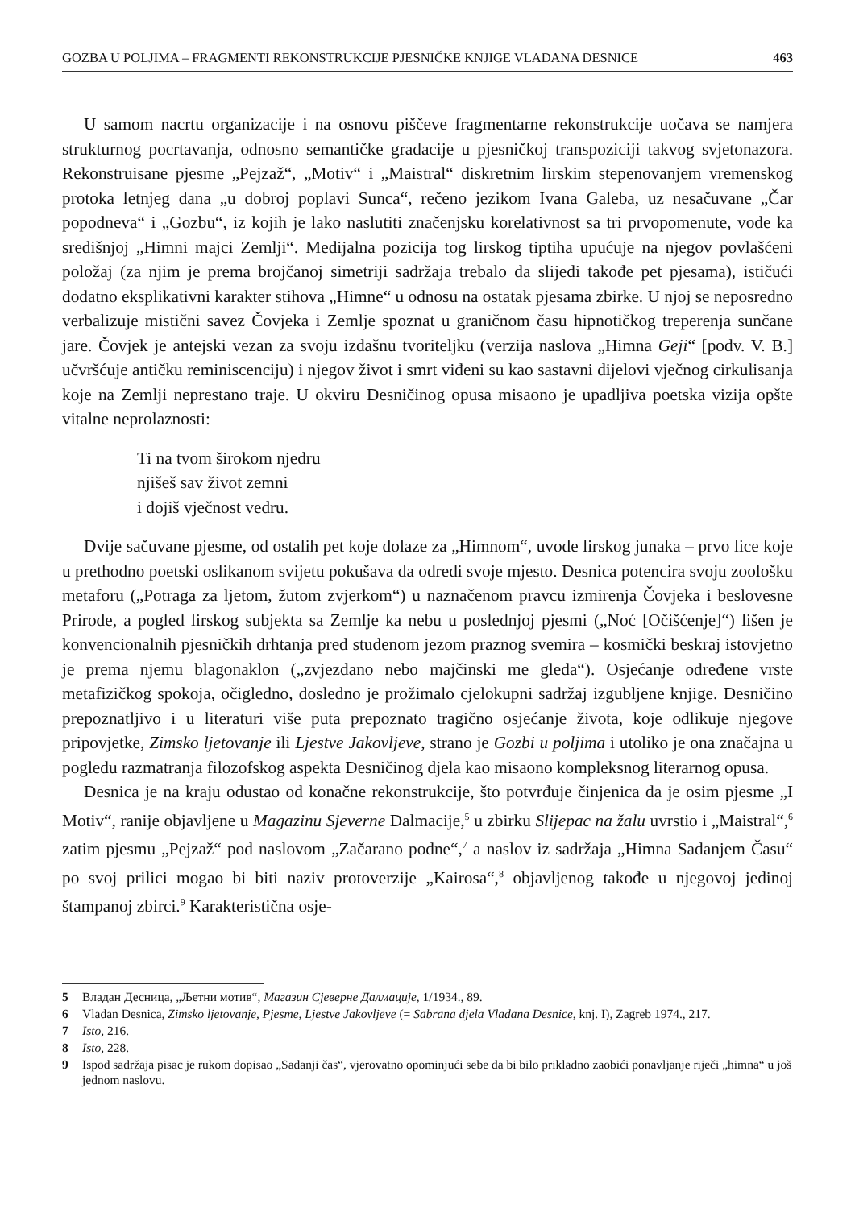GOZBA U POLJIMA – FRAGMENTI REKONSTRUKCIJE PJESNIČKE KNJIGE VLADANA DESNICE 463
U samom nacrtu organizacije i na osnovu piščeve fragmentarne rekonstrukcije uočava se namjera strukturnog pocrtavanja, odnosno semantičke gradacije u pjesničkoj transpoziciji takvog svjetonazora. Rekonstruisane pjesme „Pejzaž“, „Motiv“ i „Maistral“ diskretnim lirskim stepenovanjem vremenskog protoka letnjeg dana „u dobroj poplavi Sunca“, rečeno jezikom Ivana Galeba, uz nesačuvane „Čar popodneva“ i „Gozbu“, iz kojih je lako naslutiti značenjsku korelativnost sa tri prvopomenute, vode ka središnjoj „Himni majci Zemlji“. Medijalna pozicija tog lirskog tiptiha upućuje na njegov povlašćeni položaj (za njim je prema brojčanoj simetriji sadržaja trebalo da slijedi takođe pet pjesama), ističući dodatno eksplikativni karakter stihova „Himne“ u odnosu na ostatak pjesama zbirke. U njoj se neposredno verbalizuje mistični savez Čovjeka i Zemlje spoznat u graničnom času hipnotičkog treperenja sunčane jare. Čovjek je antejski vezan za svoju izdašnu tvoriteljku (verzija naslova „Himna Geji“ [podv. V. B.] učvršćuje antičku reminiscenciju) i njegov život i smrt viđeni su kao sastavni dijelovi vječnog cirkulisanja koje na Zemlji neprestano traje. U okviru Desničinog opusa misaono je upadljiva poetska vizija opšte vitalne neprolaznosti:
Ti na tvom širokom njedru
njišeš sav život zemni
i dojiš vječnost vedru.
Dvije sačuvane pjesme, od ostalih pet koje dolaze za „Himnom“, uvode lirskog junaka – prvo lice koje u prethodno poetski oslikanom svijetu pokušava da odredi svoje mjesto. Desnica potencira svoju zoološku metaforu („Potraga za ljetom, žutom zvjerkom“) u naznačenom pravcu izmirenja Čovjeka i beslovesne Prirode, a pogled lirskog subjekta sa Zemlje ka nebu u poslednjoj pjesmi („Noć [Očišćenje]“) lišen je konvencionalnih pjesničkih drhtanja pred studenom jezom praznog svemira – kosmički beskraj istovjetno je prema njemu blagonaklon („zvjezdano nebo majčinski me gleda“). Osjećanje određene vrste metafizičkog spokoja, očigledno, dosledno je prožimalo cjelokupni sadržaj izgubljene knjige. Desničino prepoznatljivo i u literaturi više puta prepoznato tragično osjećanje života, koje odlikuje njegove pripovjetke, Zimsko ljetovanje ili Ljestve Jakovljeve, strano je Gozbi u poljima i utoliko je ona značajna u pogledu razmatranja filozofskog aspekta Desničinog djela kao misaono kompleksnog literarnog opusa.
Desnica je na kraju odustao od konačne rekonstrukcije, što potvrđuje činjenica da je osim pjesme „I Motiv“, ranije objavljene u Magazinu Sjeverne Dalmacije,<sup>5</sup> u zbirku Slijepac na žalu uvrstio i „Maistral“,<sup>6</sup> zatim pjesmu „Pejzaž“ pod naslovom „Začarano podne“,<sup>7</sup> a naslov iz sadržaja „Himna Sadanjem Času“ po svoj prilici mogao bi biti naziv protoverzije „Kairosa“,<sup>8</sup> objavljenog takođe u njegovoj jedinoj štampanoj zbirci.<sup>9</sup> Karakteristična osje-
5 Владан Десница, „Љетни мотив“, Магазин Сјеверне Далмације, 1/1934., 89.
6 Vladan Desnica, Zimsko ljetovanje, Pjesme, Ljestve Jakovljeve (= Sabrana djela Vladana Desnice, knj. I), Zagreb 1974., 217.
7 Isto, 216.
8 Isto, 228.
9 Ispod sadržaja pisac je rukom dopisao „Sadanji čas“, vjerovatno opominjući sebe da bi bilo prikladno zaobići ponavljanje riječi „himna“ u još jednom naslovu.